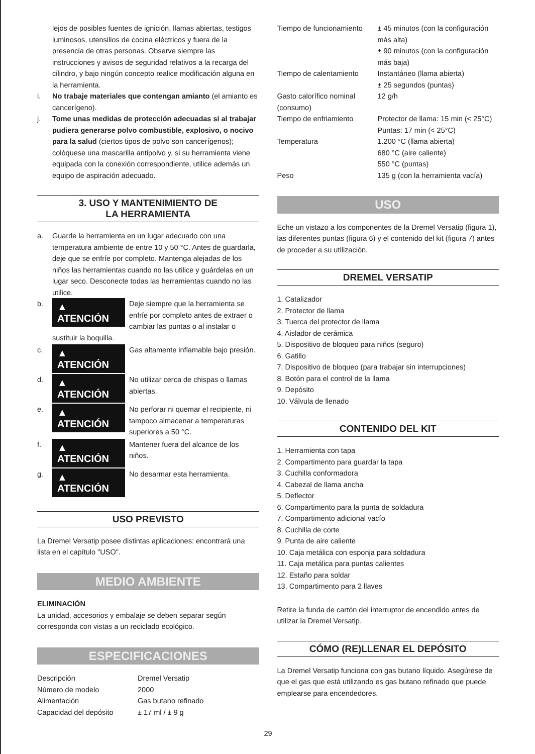lejos de posibles fuentes de ignición, llamas abiertas, testigos luminosos, utensilios de cocina eléctricos y fuera de la presencia de otras personas. Observe siempre las instrucciones y avisos de seguridad relativos a la recarga del cilindro, y bajo ningún concepto realice modificación alguna en la herramienta.
i. No trabaje materiales que contengan amianto (el amianto es cancerígeno).
j. Tome unas medidas de protección adecuadas si al trabajar pudiera generarse polvo combustible, explosivo, o nocivo para la salud (ciertos tipos de polvo son cancerígenos); colóquese una mascarilla antipolvo y, si su herramienta viene equipada con la conexión correspondiente, utilice además un equipo de aspiración adecuado.
3. USO Y MANTENIMIENTO DE
LA HERRAMIENTA
a. Guarde la herramienta en un lugar adecuado con una temperatura ambiente de entre 10 y 50 °C. Antes de guardarla, deje que se enfríe por completo. Mantenga alejadas de los niños las herramientas cuando no las utilice y guárdelas en un lugar seco. Desconecte todas las herramientas cuando no las utilice.
b.
▲ ATENCIÓN Deje siempre que la herramienta se enfríe por completo antes de extraer o cambiar las puntas o al instalar o sustituir la boquilla.
c.
▲ ATENCIÓN Gas altamente inflamable bajo presión.
d.
▲ ATENCIÓN No utilizar cerca de chispas o llamas abiertas.
e.
▲ ATENCIÓN No perforar ni quemar el recipiente, ni tampoco almacenar a temperaturas superiores a 50 °C.
f.
▲ ATENCIÓN Mantener fuera del alcance de los niños.
g.
▲ ATENCIÓN No desarmar esta herramienta.
USO PREVISTO
La Dremel Versatip posee distintas aplicaciones: encontrará una lista en el capítulo "USO".
MEDIO AMBIENTE
ELIMINACIÓN
La unidad, accesorios y embalaje se deben separar según corresponda con vistas a un reciclado ecológico.
ESPECIFICACIONES
| Descripción | Dremel Versatip |
| Número de modelo | 2000 |
| Alimentación | Gas butano refinado |
| Capacidad del depósito | ± 17 ml / ± 9 g |
| Tiempo de funcionamiento | ± 45 minutos (con la configuración más alta) ± 90 minutos (con la configuración más baja) |
| Tiempo de calentamiento | Instantáneo (llama abierta) ± 25 segundos (puntas) |
| Gasto calorífico nominal (consumo) | 12 g/h |
| Tiempo de enfriamiento | Protector de llama: 15 min (< 25°C) Puntas: 17 min (< 25°C) |
| Temperatura | 1.200 °C (llama abierta) 680 °C (aire caliente) 550 °C (puntas) |
| Peso | 135 g (con la herramienta vacía) |
USO
Eche un vistazo a los componentes de la Dremel Versatip (figura 1), las diferentes puntas (figura 6) y el contenido del kit (figura 7) antes de proceder a su utilización.
DREMEL VERSATIP
1. Catalizador
2. Protector de llama
3. Tuerca del protector de llama
4. Aislador de cerámica
5. Dispositivo de bloqueo para niños (seguro)
6. Gatillo
7. Dispositivo de bloqueo (para trabajar sin interrupciones)
8. Botón para el control de la llama
9. Depósito
10. Válvula de llenado
CONTENIDO DEL KIT
1. Herramienta con tapa
2. Compartimento para guardar la tapa
3. Cuchilla conformadora
4. Cabezal de llama ancha
5. Deflector
6. Compartimento para la punta de soldadura
7. Compartimento adicional vacío
8. Cuchilla de corte
9. Punta de aire caliente
10. Caja metálica con esponja para soldadura
11. Caja metálica para puntas calientes
12. Estaño para soldar
13. Compartimento para 2 llaves
Retire la funda de cartón del interruptor de encendido antes de utilizar la Dremel Versatip.
CÓMO (RE)LLENAR EL DEPÓSITO
La Dremel Versatip funciona con gas butano líquido. Asegúrese de que el gas que está utilizando es gas butano refinado que puede emplearse para encendedores.
29